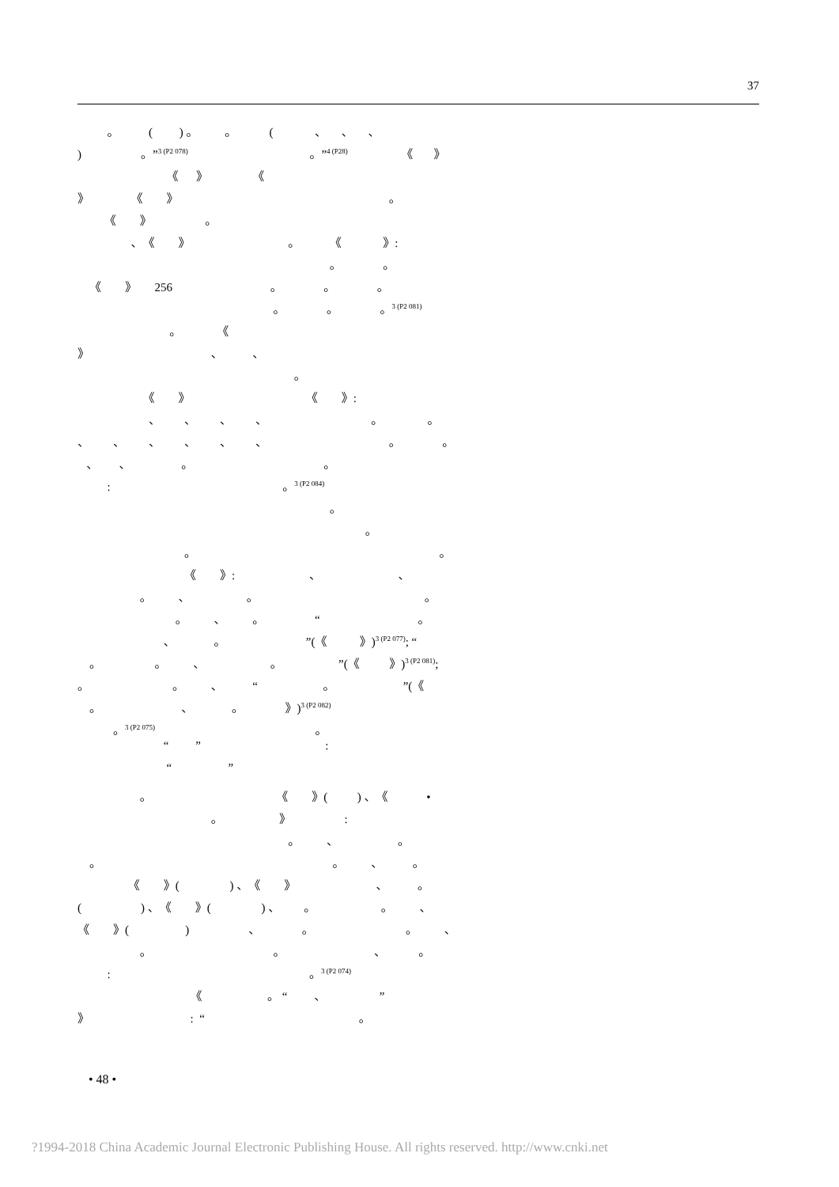37
。 ( ) 。 。 ( 、 、 、
) 。”<sup>3 (P2 078)</sup> 。”<sup>4 (P28)</sup> 《 》
《 》 《
》 《 》 。
《 》 。
、《 》 。 《 》:
。 。
《 》 256 。 。 。
。 。 。<sup>3 (P2 081)</sup>
。 《
》 、 、
。
《 》 《 》:
、 、 、 、 。 。
、 、 、 、 、 、 。 。
、 、 。 。
: 。<sup>3 (P2 084)</sup>
。
。
。 。
《 》: 、 、
。 、 。 。
。 、 。 “ 。
、 。 ”(《 》)<sup>3 (P2 077)</sup>; “
。 。 、 。 ”(《 》)<sup>3 (P2 081)</sup>;
。 。 、 “ 。 ”(《
。 、 。 》)<sup>3 (P2 082)</sup>
。<sup>3 (P2 075)</sup> 。
“ ” :
“ ”
。 《 》( ) 、《 •
。 》 :
。 、 。
。 。 、 。
《 》( ) 、《 》 、 。
( ) 、《 》( ) 、 。 。 、
《 》( ) 、 。 。 、
。 。 、 。
: 。<sup>3 (P2 074)</sup>
《 。 “ 、 ”
》 : “ 。
• 48 •
?1994-2018 China Academic Journal Electronic Publishing House. All rights reserved. http://www.cnki.net